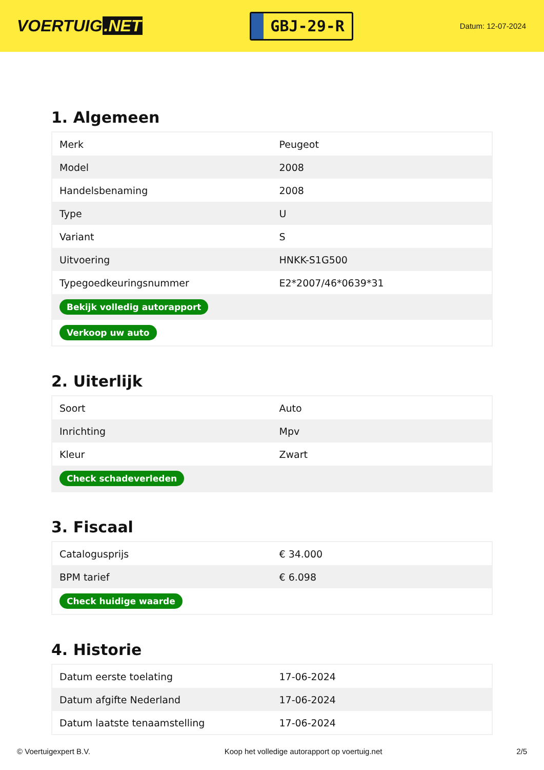VOERTUIG.NET
GBJ-29-R
Datum: 12-07-2024
1. Algemeen
| Merk | Peugeot |
| Model | 2008 |
| Handelsbenaming | 2008 |
| Type | U |
| Variant | S |
| Uitvoering | HNKK-S1G500 |
| Typegoedkeuringsnummer | E2*2007/46*0639*31 |
| Bekijk volledig autorapport | |
| Verkoop uw auto | |
2. Uiterlijk
| Soort | Auto |
| Inrichting | Mpv |
| Kleur | Zwart |
| Check schadeverleden | |
3. Fiscaal
| Catalogusprijs | € 34.000 |
| BPM tarief | € 6.098 |
| Check huidige waarde | |
4. Historie
| Datum eerste toelating | 17-06-2024 |
| Datum afgifte Nederland | 17-06-2024 |
| Datum laatste tenaamstelling | 17-06-2024 |
© Voertuigexpert B.V. Koop het volledige autorapport op voertuig.net 2/5